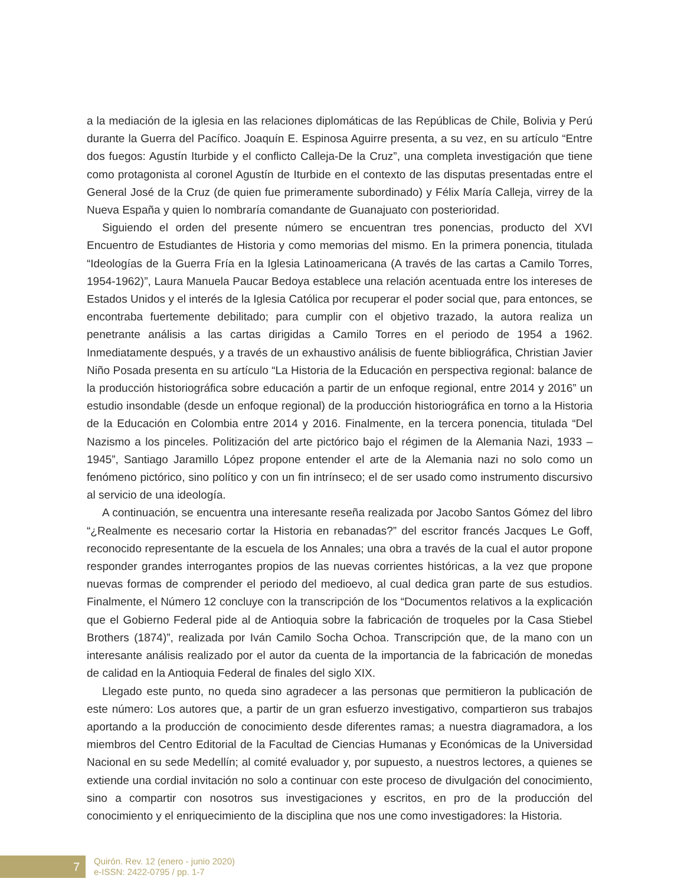a la mediación de la iglesia en las relaciones diplomáticas de las Repúblicas de Chile, Bolivia y Perú durante la Guerra del Pacífico. Joaquín E. Espinosa Aguirre presenta, a su vez, en su artículo “Entre dos fuegos: Agustín Iturbide y el conflicto Calleja-De la Cruz”, una completa investigación que tiene como protagonista al coronel Agustín de Iturbide en el contexto de las disputas presentadas entre el General José de la Cruz (de quien fue primeramente subordinado) y Félix María Calleja, virrey de la Nueva España y quien lo nombraría comandante de Guanajuato con posterioridad.
Siguiendo el orden del presente número se encuentran tres ponencias, producto del XVI Encuentro de Estudiantes de Historia y como memorias del mismo. En la primera ponencia, titulada “Ideologías de la Guerra Fría en la Iglesia Latinoamericana (A través de las cartas a Camilo Torres, 1954-1962)”, Laura Manuela Paucar Bedoya establece una relación acentuada entre los intereses de Estados Unidos y el interés de la Iglesia Católica por recuperar el poder social que, para entonces, se encontraba fuertemente debilitado; para cumplir con el objetivo trazado, la autora realiza un penetrante análisis a las cartas dirigidas a Camilo Torres en el periodo de 1954 a 1962. Inmediatamente después, y a través de un exhaustivo análisis de fuente bibliográfica, Christian Javier Niño Posada presenta en su artículo “La Historia de la Educación en perspectiva regional: balance de la producción historiográfica sobre educación a partir de un enfoque regional, entre 2014 y 2016” un estudio insondable (desde un enfoque regional) de la producción historiográfica en torno a la Historia de la Educación en Colombia entre 2014 y 2016. Finalmente, en la tercera ponencia, titulada “Del Nazismo a los pinceles. Politización del arte pictórico bajo el régimen de la Alemania Nazi, 1933 – 1945”, Santiago Jaramillo López propone entender el arte de la Alemania nazi no solo como un fenómeno pictórico, sino político y con un fin intrínseco; el de ser usado como instrumento discursivo al servicio de una ideología.
A continuación, se encuentra una interesante reseña realizada por Jacobo Santos Gómez del libro “¿Realmente es necesario cortar la Historia en rebanadas?” del escritor francés Jacques Le Goff, reconocido representante de la escuela de los Annales; una obra a través de la cual el autor propone responder grandes interrogantes propios de las nuevas corrientes históricas, a la vez que propone nuevas formas de comprender el periodo del medioevo, al cual dedica gran parte de sus estudios. Finalmente, el Número 12 concluye con la transcripción de los “Documentos relativos a la explicación que el Gobierno Federal pide al de Antioquia sobre la fabricación de troqueles por la Casa Stiebel Brothers (1874)”, realizada por Iván Camilo Socha Ochoa. Transcripción que, de la mano con un interesante análisis realizado por el autor da cuenta de la importancia de la fabricación de monedas de calidad en la Antioquia Federal de finales del siglo XIX.
Llegado este punto, no queda sino agradecer a las personas que permitieron la publicación de este número: Los autores que, a partir de un gran esfuerzo investigativo, compartieron sus trabajos aportando a la producción de conocimiento desde diferentes ramas; a nuestra diagramadora, a los miembros del Centro Editorial de la Facultad de Ciencias Humanas y Económicas de la Universidad Nacional en su sede Medellín; al comité evaluador y, por supuesto, a nuestros lectores, a quienes se extiende una cordial invitación no solo a continuar con este proceso de divulgación del conocimiento, sino a compartir con nosotros sus investigaciones y escritos, en pro de la producción del conocimiento y el enriquecimiento de la disciplina que nos une como investigadores: la Historia.
7
Quirón. Rev. 12 (enero - junio 2020)
e-ISSN: 2422-0795 / pp. 1-7